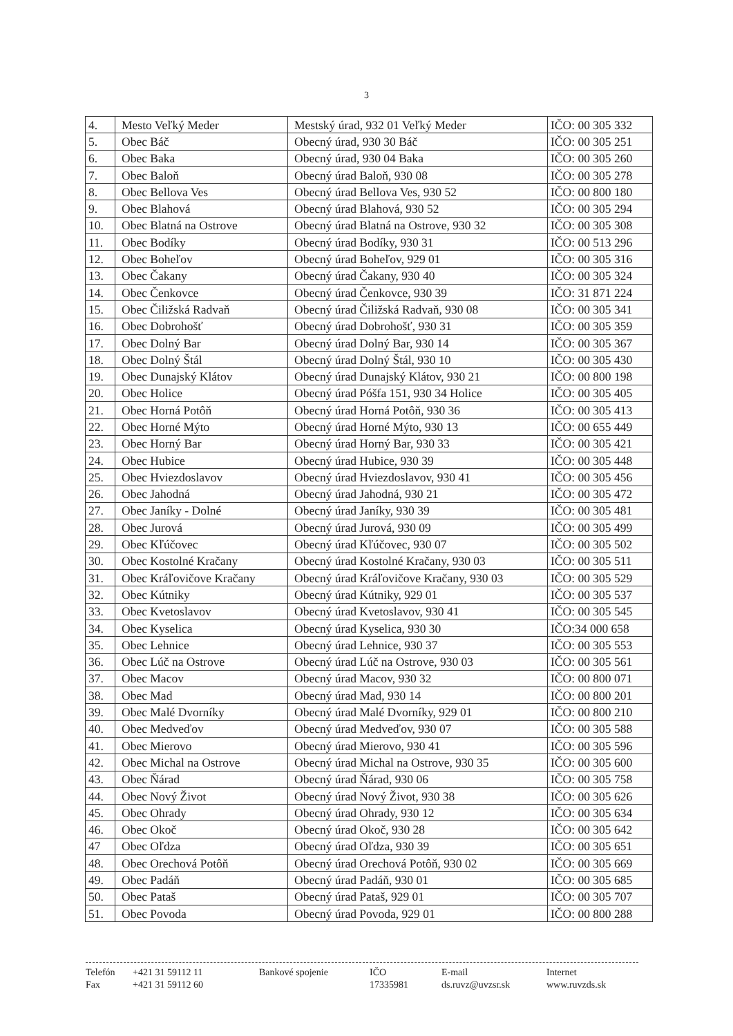3
| 4. | Mesto Veľký Meder | Mestský úrad, 932 01 Veľký Meder | IČO: 00 305 332 |
| 5. | Obec Báč | Obecný úrad, 930 30 Báč | IČO: 00 305 251 |
| 6. | Obec Baka | Obecný úrad, 930 04 Baka | IČO: 00 305 260 |
| 7. | Obec Baloň | Obecný úrad Baloň, 930 08 | IČO: 00 305 278 |
| 8. | Obec Bellova Ves | Obecný úrad Bellova Ves, 930 52 | IČO: 00 800 180 |
| 9. | Obec Blahová | Obecný úrad Blahová, 930 52 | IČO: 00 305 294 |
| 10. | Obec Blatná na Ostrove | Obecný úrad Blatná na Ostrove, 930 32 | IČO: 00 305 308 |
| 11. | Obec Bodíky | Obecný úrad Bodíky, 930 31 | IČO: 00 513 296 |
| 12. | Obec Boheľov | Obecný úrad Boheľov, 929 01 | IČO: 00 305 316 |
| 13. | Obec Čakany | Obecný úrad Čakany, 930 40 | IČO: 00 305 324 |
| 14. | Obec Čenkovce | Obecný úrad Čenkovce, 930 39 | IČO: 31 871 224 |
| 15. | Obec Čiližská Radvaň | Obecný úrad Čiližská Radvaň, 930 08 | IČO: 00 305 341 |
| 16. | Obec Dobrohošť | Obecný úrad Dobrohošť, 930 31 | IČO: 00 305 359 |
| 17. | Obec Dolný Bar | Obecný úrad Dolný Bar, 930 14 | IČO: 00 305 367 |
| 18. | Obec Dolný Štál | Obecný úrad Dolný Štál, 930 10 | IČO: 00 305 430 |
| 19. | Obec Dunajský Klátov | Obecný úrad Dunajský Klátov, 930 21 | IČO: 00 800 198 |
| 20. | Obec Holice | Obecný úrad Póšfa 151, 930 34 Holice | IČO: 00 305 405 |
| 21. | Obec Horná Potôň | Obecný úrad Horná Potôň, 930 36 | IČO: 00 305 413 |
| 22. | Obec Horné Mýto | Obecný úrad Horné Mýto, 930 13 | IČO: 00 655 449 |
| 23. | Obec Horný Bar | Obecný úrad Horný Bar, 930 33 | IČO: 00 305 421 |
| 24. | Obec Hubice | Obecný úrad Hubice, 930 39 | IČO: 00 305 448 |
| 25. | Obec Hviezdoslavov | Obecný úrad Hviezdoslavov, 930 41 | IČO: 00 305 456 |
| 26. | Obec Jahodná | Obecný úrad Jahodná, 930 21 | IČO: 00 305 472 |
| 27. | Obec Janíky - Dolné | Obecný úrad Janíky, 930 39 | IČO: 00 305 481 |
| 28. | Obec Jurová | Obecný úrad Jurová, 930 09 | IČO: 00 305 499 |
| 29. | Obec Kľúčovec | Obecný úrad Kľúčovec, 930 07 | IČO: 00 305 502 |
| 30. | Obec Kostolné Kračany | Obecný úrad Kostolné Kračany, 930 03 | IČO: 00 305 511 |
| 31. | Obec Kráľovičove Kračany | Obecný úrad Kráľovičove Kračany, 930 03 | IČO: 00 305 529 |
| 32. | Obec Kútniky | Obecný úrad Kútniky, 929 01 | IČO: 00 305 537 |
| 33. | Obec Kvetoslavov | Obecný úrad Kvetoslavov, 930 41 | IČO: 00 305 545 |
| 34. | Obec Kyselica | Obecný úrad Kyselica, 930 30 | IČO:34 000 658 |
| 35. | Obec Lehnice | Obecný úrad Lehnice, 930 37 | IČO: 00 305 553 |
| 36. | Obec Lúč na Ostrove | Obecný úrad Lúč na Ostrove, 930 03 | IČO: 00 305 561 |
| 37. | Obec Macov | Obecný úrad Macov, 930 32 | IČO: 00 800 071 |
| 38. | Obec Mad | Obecný úrad Mad, 930 14 | IČO: 00 800 201 |
| 39. | Obec Malé Dvorníky | Obecný úrad Malé Dvorníky, 929 01 | IČO: 00 800 210 |
| 40. | Obec Medveďov | Obecný úrad Medveďov, 930 07 | IČO: 00 305 588 |
| 41. | Obec Mierovo | Obecný úrad Mierovo, 930 41 | IČO: 00 305 596 |
| 42. | Obec Michal na Ostrove | Obecný úrad Michal na Ostrove, 930 35 | IČO: 00 305 600 |
| 43. | Obec Ňárad | Obecný úrad Ňárad, 930 06 | IČO: 00 305 758 |
| 44. | Obec Nový Život | Obecný úrad Nový Život, 930 38 | IČO: 00 305 626 |
| 45. | Obec Ohrady | Obecný úrad Ohrady, 930 12 | IČO: 00 305 634 |
| 46. | Obec Okoč | Obecný úrad Okoč, 930 28 | IČO: 00 305 642 |
| 47 | Obec Oľdza | Obecný úrad Oľdza, 930 39 | IČO: 00 305 651 |
| 48. | Obec Orechová Potôň | Obecný úrad Orechová Potôň, 930 02 | IČO: 00 305 669 |
| 49. | Obec Padáň | Obecný úrad Padáň, 930 01 | IČO: 00 305 685 |
| 50. | Obec Pataš | Obecný úrad Pataš, 929 01 | IČO: 00 305 707 |
| 51. | Obec Povoda | Obecný úrad Povoda, 929 01 | IČO: 00 800 288 |
Telefón +421 31 59112 11 Bankové spojenie IČO E-mail Internet Fax +421 31 59112 60 17335981 ds.ruvz@uvzsr.sk www.ruvzds.sk